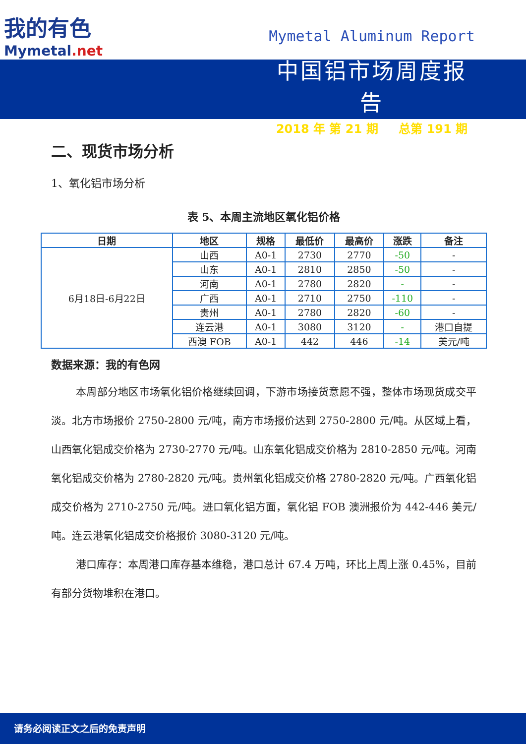我的有色
Mymetal.net
Mymetal Aluminum Report
中国铝市场周度报告
2018 年 第 21 期 总第 191 期
二、现货市场分析
1、氧化铝市场分析
表 5、本周主流地区氧化铝价格
| 日期 | 地区 | 规格 | 最低价 | 最高价 | 涨跌 | 备注 |
| --- | --- | --- | --- | --- | --- | --- |
| 6月18日-6月22日 | 山西 | A0-1 | 2730 | 2770 | -50 | - |
| | 山东 | A0-1 | 2810 | 2850 | -50 | - |
| | 河南 | A0-1 | 2780 | 2820 | - | - |
| | 广西 | A0-1 | 2710 | 2750 | -110 | - |
| | 贵州 | A0-1 | 2780 | 2820 | -60 | - |
| | 连云港 | A0-1 | 3080 | 3120 | - | 港口自提 |
| | 西澳 FOB | A0-1 | 442 | 446 | -14 | 美元/吨 |
数据来源：我的有色网
本周部分地区市场氧化铝价格继续回调，下游市场接货意愿不强，整体市场现货成交平淡。北方市场报价 2750-2800 元/吨，南方市场报价达到 2750-2800 元/吨。从区域上看，山西氧化铝成交价格为 2730-2770 元/吨。山东氧化铝成交价格为 2810-2850 元/吨。河南氧化铝成交价格为 2780-2820 元/吨。贵州氧化铝成交价格 2780-2820 元/吨。广西氧化铝成交价格为 2710-2750 元/吨。进口氧化铝方面，氧化铝 FOB 澳洲报价为 442-446 美元/吨。连云港氧化铝成交价格报价 3080-3120 元/吨。
港口库存：本周港口库存基本维稳，港口总计 67.4 万吨，环比上周上涨 0.45%，目前有部分货物堆积在港口。
请务必阅读正文之后的免责声明